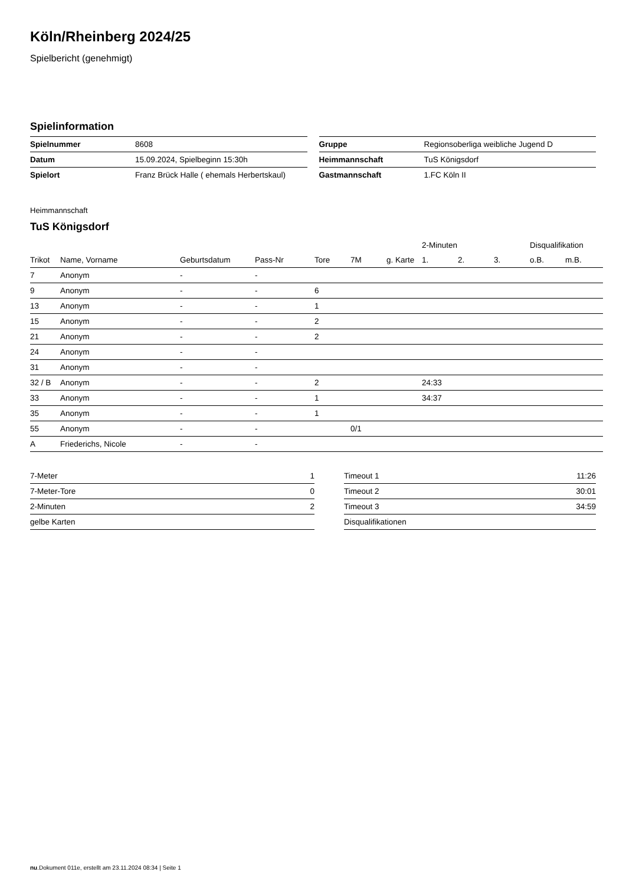Köln/Rheinberg 2024/25
Spielbericht (genehmigt)
Spielinformation
| Spielnummer | 8608 |
| Datum | 15.09.2024, Spielbeginn 15:30h |
| Spielort | Franz Brück Halle ( ehemals Herbertskaul) |
| Gruppe | Regionsoberliga weibliche Jugend D |
| Heimmannschaft | TuS Königsdorf |
| Gastmannschaft | 1.FC Köln II |
Heimmannschaft
TuS Königsdorf
| | | | | | | | 2-Minuten | | | Disqualifikation | |
| --- | --- | --- | --- | --- | --- | --- | --- | --- | --- | --- | --- |
| Trikot | Name, Vorname | Geburtsdatum | Pass-Nr | Tore | 7M | g. Karte | 1. | 2. | 3. | o.B. | m.B. |
| 7 | Anonym | - | - | | | | | | | | |
| 9 | Anonym | - | - | 6 | | | | | | | |
| 13 | Anonym | - | - | 1 | | | | | | | |
| 15 | Anonym | - | - | 2 | | | | | | | |
| 21 | Anonym | - | - | 2 | | | | | | | |
| 24 | Anonym | - | - | | | | | | | | |
| 31 | Anonym | - | - | | | | | | | | |
| 32 / B | Anonym | - | - | 2 | | | 24:33 | | | | |
| 33 | Anonym | - | - | 1 | | | 34:37 | | | | |
| 35 | Anonym | - | - | 1 | | | | | | | |
| 55 | Anonym | - | - | | 0/1 | | | | | | |
| A | Friederichs, Nicole | - | - | | | | | | | | |
| 7-Meter | 1 |
| 7-Meter-Tore | 0 |
| 2-Minuten | 2 |
| gelbe Karten | |
| Timeout 1 | 11:26 |
| Timeout 2 | 30:01 |
| Timeout 3 | 34:59 |
| Disqualifikationen | |
nu.Dokument 011e, erstellt am 23.11.2024 08:34 | Seite 1